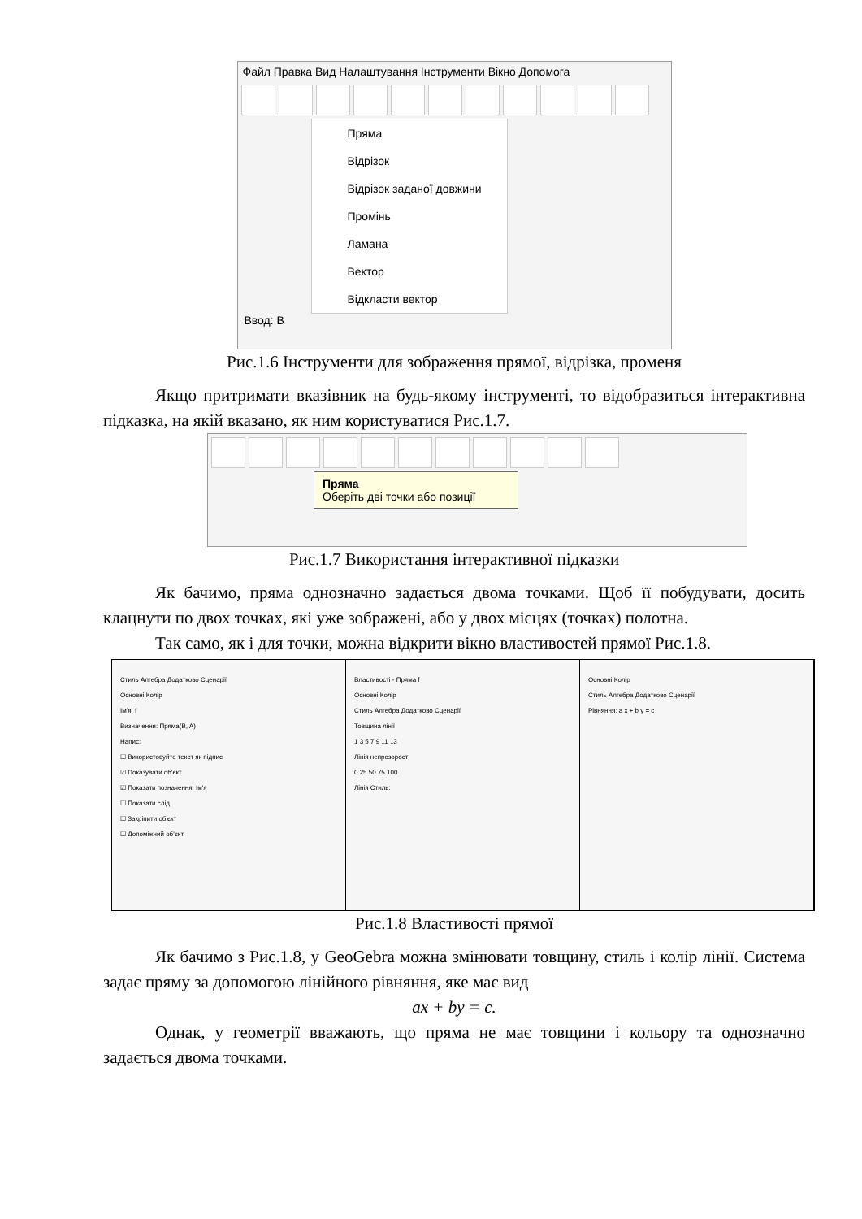Файл Правка Вид Налаштування Інструменти Вікно Допомога
Пряма
Відрізок
Відрізок заданої довжини
Промінь
Ламана
Вектор
Відкласти вектор
Ввод: B
Рис.1.6 Інструменти для зображення прямої, відрізка, променя
Якщо притримати вказівник на будь-якому інструменті, то відобразиться інтерактивна підказка, на якій вказано, як ним користуватися Рис.1.7.
Пряма
Оберіть дві точки або позиції
Рис.1.7 Використання інтерактивної підказки
Як бачимо, пряма однозначно задається двома точками. Щоб її побудувати, досить клацнути по двох точках, які уже зображені, або у двох місцях (точках) полотна.
Так само, як і для точки, можна відкрити вікно властивостей прямої Рис.1.8.
Стиль Алгебра Додатково Сценарії
Основні Колір
Ім'я: f
Визначення: Пряма(B, A)
Напис:
☐ Використовуйте текст як підпис
☑ Показувати об'єкт
☑ Показати позначення: Ім'я
☐ Показати слід
☐ Закріпити об'єкт
☐ Допоміжний об'єкт
Властивості - Пряма f
Основні Колір
Стиль Алгебра Додатково Сценарії
Товщина лінії
1 3 5 7 9 11 13
Лінія непрозорості
0 25 50 75 100
Лінія Стиль:
Основні Колір
Стиль Алгебра Додатково Сценарії
Рівняння: a x + b y = c
Рис.1.8 Властивості прямої
Як бачимо з Рис.1.8, у GeoGebra можна змінювати товщину, стиль і колір лінії. Система задає пряму за допомогою лінійного рівняння, яке має вид
ax + by = c.
Однак, у геометрії вважають, що пряма не має товщини і кольору та однозначно задається двома точками.